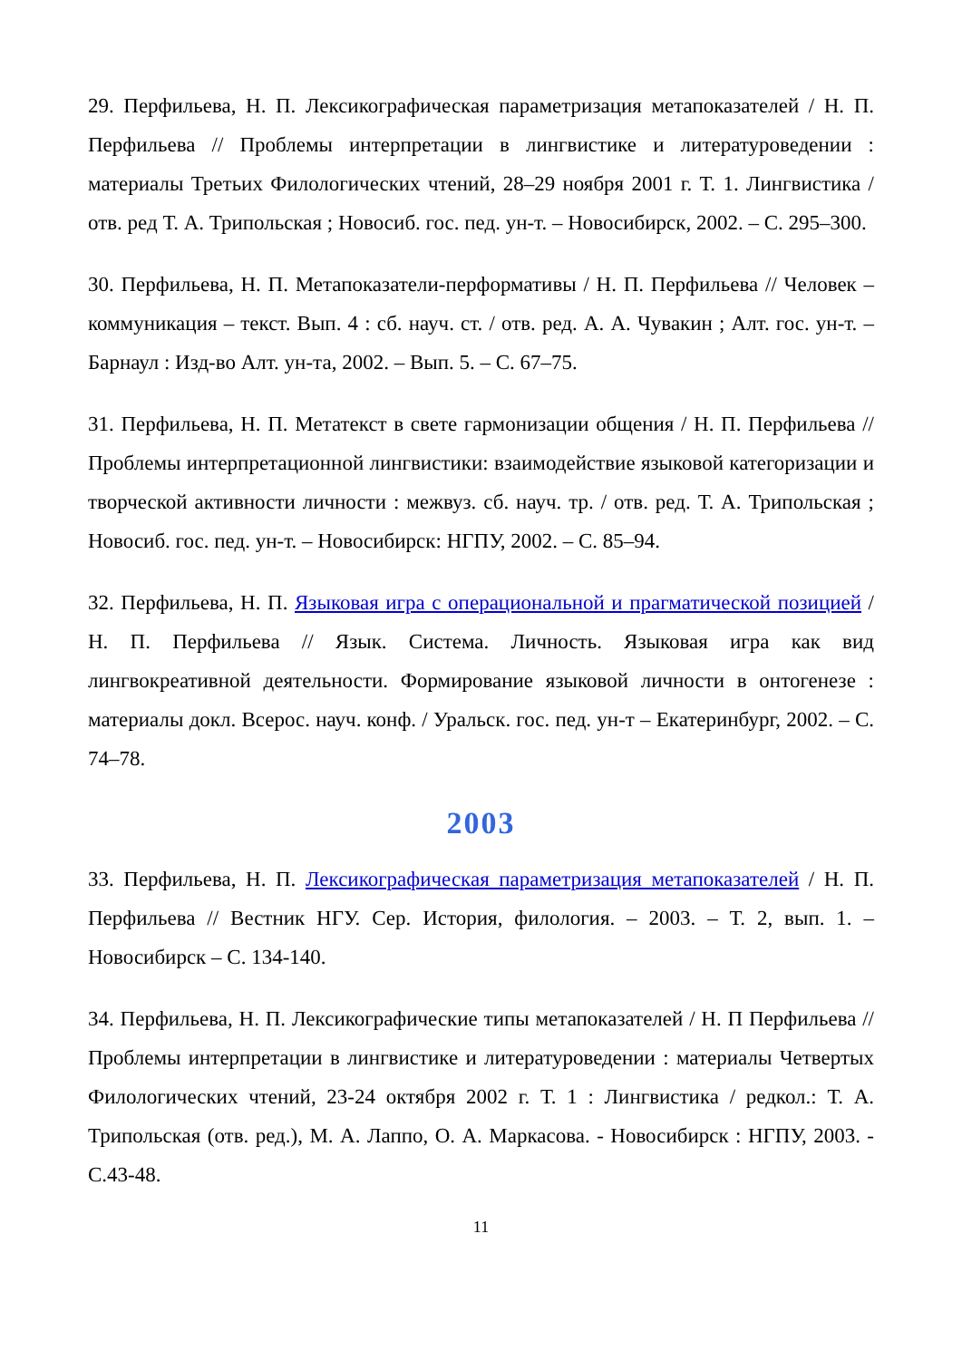29. Перфильева, Н. П. Лексикографическая параметризация метапоказателей / Н. П. Перфильева // Проблемы интерпретации в лингвистике и литературоведении : материалы Третьих Филологических чтений, 28–29 ноября 2001 г. Т. 1. Лингвистика / отв. ред Т. А. Трипольская ; Новосиб. гос. пед. ун-т. – Новосибирск, 2002. – С. 295–300.
30. Перфильева, Н. П. Метапоказатели-перформативы / Н. П. Перфильева // Человек – коммуникация – текст. Вып. 4 : сб. науч. ст. / отв. ред. А. А. Чувакин ; Алт. гос. ун-т. – Барнаул : Изд-во Алт. ун-та, 2002. – Вып. 5. – С. 67–75.
31. Перфильева, Н. П. Метатекст в свете гармонизации общения / Н. П. Перфильева // Проблемы интерпретационной лингвистики: взаимодействие языковой категоризации и творческой активности личности : межвуз. сб. науч. тр. / отв. ред. Т. А. Трипольская ; Новосиб. гос. пед. ун-т. – Новосибирск: НГПУ, 2002. – С. 85–94.
32. Перфильева, Н. П. Языковая игра с операциональной и прагматической позицией / Н. П. Перфильева // Язык. Система. Личность. Языковая игра как вид лингвокреативной деятельности. Формирование языковой личности в онтогенезе : материалы докл. Всерос. науч. конф. / Уральск. гос. пед. ун-т – Екатеринбург, 2002. – С. 74–78.
2003
33. Перфильева, Н. П. Лексикографическая параметризация метапоказателей / Н. П. Перфильева // Вестник НГУ. Сер. История, филология. – 2003. – Т. 2, вып. 1. – Новосибирск – С. 134-140.
34. Перфильева, Н. П. Лексикографические типы метапоказателей / Н. П Перфильева // Проблемы интерпретации в лингвистике и литературоведении : материалы Четвертых Филологических чтений, 23-24 октября 2002 г. Т. 1 : Лингвистика / редкол.: Т. А. Трипольская (отв. ред.), М. А. Лаппо, О. А. Маркасова. - Новосибирск : НГПУ, 2003. - С.43-48.
11